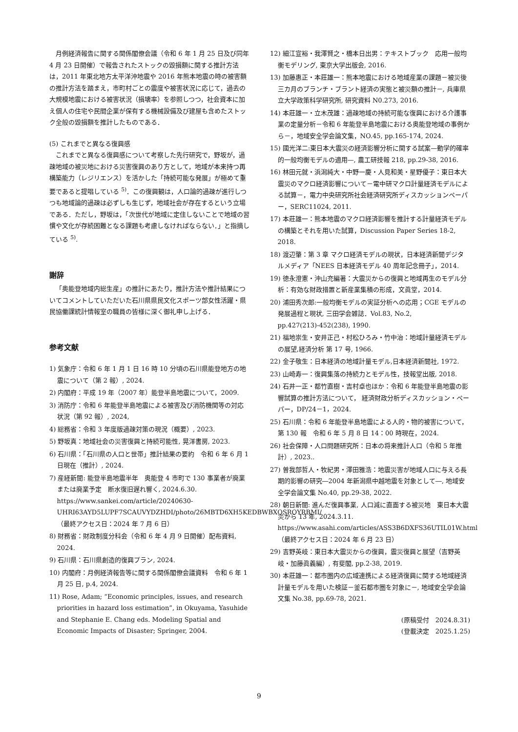月例経済報告に関する関係閣僚会議（令和 6 年 1 月 25 日及び同年 4 月 23 日開催）で報告されたストックの毀損額に関する推計方法は，2011 年東北地方太平洋沖地震や 2016 年熊本地震の時の被害額の推計方法を踏まえ，市町村ごとの震度や被害状況に応じて，過去の大規模地震における被害状況（損壊率）を参照しつつ，社会資本に加え個人の住宅や民間企業が保有する機械設備及び建屋も含めたストック全般の毀損額を推計したものである．
(5) これまでと異なる復興感
これまでと異なる復興感について考察した先行研究で，野坂が，過疎地域の被災地における災害復興のあり方として，地域が本来持つ再構築能力（レジリエンス）を活かした「持続可能な発展」が極めて重要であると提唱している <sup>5)</sup>．この復興観は，人口論的過疎が進行しつつも地域論的過疎は必ずしも生じず，地域社会が存在するという立場である．ただし，野坂は，「次世代が地域に定住しないことで地域の習慣や文化が存続困難となる課題も考慮しなければならない．」と指摘している <sup>5)</sup>.
謝辞
「奥能登地域内総生産」の推計にあたり，推計方法や推計結果についてコメントしていただいた石川県県民文化スポーツ部女性活躍・県民協働課統計情報室の職員の皆様に深く御礼申し上げる．
参考文献
1) 気象庁：令和 6 年 1 月 1 日 16 時 10 分頃の石川県能登地方の地震について（第 2 報）, 2024.
2) 内閣府：平成 19 年（2007 年）能登半島地震について，2009.
3) 消防庁：令和 6 年能登半島地震による被害及び消防機関等の対応状況（第 92 報）, 2024,
4) 総務省：令和 3 年度版過疎対策の現況（概要）, 2023.
5) 野坂真：地域社会の災害復興と持続可能性, 晃洋書房, 2023.
6) 石川県：「石川県の人口と世帯」推計結果の要約　令和 6 年 6 月 1 日現在（推計）, 2024.
7) 産経新聞: 能登半島地震半年　奥能登 4 市町で 130 事業者が廃業または廃業予定　断水復旧遅れ響く, 2024.6.30.
https://www.sankei.com/article/20240630-UHRI63AYD5LUPF7SCAUVYDZHDI/photo/26MBTD6XH5KEDBWBXQSROYRBMI/
（最終アクセス日：2024 年 7 月 6 日）
8) 財務省：財政制度分科会（令和 6 年 4 月 9 日開催）配布資料, 2024.
9) 石川県：石川県創造的復興プラン, 2024.
10) 内閣府：月例経済報告等に関する関係閣僚会議資料　令和 6 年 1 月 25 日, p.4, 2024.
11) Rose, Adam; “Economic principles, issues, and research priorities in hazard loss estimation”, in Okuyama, Yasuhide and Stephanie E. Chang eds. Modeling Spatial and Economic Impacts of Disaster; Springer, 2004.
12) 細江宣裕・我澤賢之・橋本日出男：テキストブック　応用一般均衡モデリング, 東京大学出版会, 2016.
13) 加藤惠正・本莊雄一：熊本地震における地域産業の課題－被災後三カ月のブランチ・ブラント経済の実態と被災額の推計－, 兵庫県立大学政策科学研究所, 研究資料 N0.273, 2016.
14) 本莊雄一・立木茂雄：過疎地域の持続可能な復興における介護事業の定量分析－令和 6 年能登半島地震における奥能登地域の事例から－，地域安全学会論文集，NO.45, pp.165-174, 2024.
15) 國光洋二:東日本大震災の経済影響分析に関する試案—動学的確率的一般均衡モデルの適用—, 農工研技報 218, pp.29-38, 2016.
16) 林田元就・浜潟純大・中野一慶・人見和美・星野優子：東日本大震災のマクロ経済影響について－電中研マクロ計量経済モデルによる試算－，電力中央研究所社会経済研究所ディスカッションペーパー，SERC11024, 2011.
17) 本莊雄一：熊本地震のマクロ経済影響を推計する計量経済モデルの構築とそれを用いた試算，Discussion Paper Series 18-2, 2018.
18) 渡辺肇：第 3 章 マクロ経済モデルの現状，日本経済新聞デジタルメディア「NEES 日本経済モデル 40 周年記念冊子」，2014.
19) 徳永澄憲・沖山充編著：大震災からの復興と地域再生のモデル分析：有効な財政措置と新産業集積の形成，文眞堂，2014.
20) 浦田秀次郎:一般均衡モデルの実証分析への応用；CGE モデルの発展過程と現状, 三田学会雑誌．Vol.83, No.2, pp.427(213)-452(238), 1990.
21) 福地崇生・安井正己・村松ひろみ・竹中治：地域計量経済モデルの展望,経済分析 第 17 号, 1966.
22) 金子敬生：日本経済の地域計量モデル,日本経済新聞社, 1972.
23) 山崎寿一：復興集落の持続力とモデル性，技報堂出版, 2018.
24) 石井一正・都竹直樹・吉村卓也ほか：令和 6 年能登半島地震の影響試算の推計方法について， 経済財政分析ディスカッション・ペーパー，DP/24－1，2024.
25) 石川県：令和 6 年能登半島地震による人的・物的被害について，第 130 報　令和 6 年 5 月 8 日 14：00 時現在，2024.
26) 社会保障・人口問題研究所：日本の将来推計人口（令和 5 年推計）, 2023..
27) 曽我部哲人・牧紀男・澤田雅浩：地震災害が地域人口に与える長期的影響の研究―2004 年新潟県中越地震を対象として―, 地域安全学会論文集 No.40, pp.29-38, 2022.
28) 朝日新聞: 進んだ復興事業, 人口減に直面する被災地　東日本大震災から 13 年, 2024.3.11.
https://www.asahi.com/articles/ASS3B6DXFS36UTIL01W.html
（最終アクセス日：2024 年 6 月 23 日）
29) 吉野英岐：東日本大震災からの復興，震災復興と展望（吉野英岐・加藤眞義編）, 有斐閣, pp.2-38, 2019.
30) 本莊雄一：都市圏内の広域連携による経済復興に関する地域経済計量モデルを用いた検証－釜石都市圏を対象に－, 地域安全学会論文集 No.38, pp.69-78, 2021.
(原稿受付　2024.8.31)
(登載決定　2025.1.25)
9